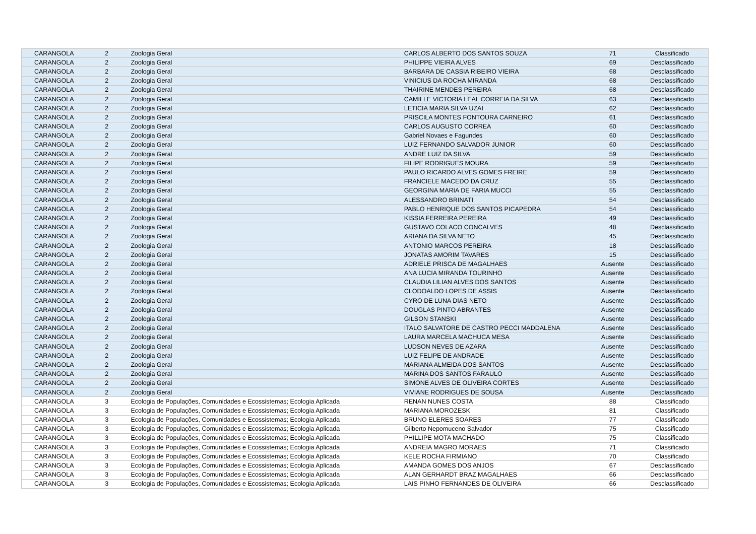| CARANGOLA | 2 | Zoologia Geral | CARLOS ALBERTO DOS SANTOS SOUZA | 71 | Classificado |
| CARANGOLA | 2 | Zoologia Geral | PHILIPPE VIEIRA ALVES | 69 | Desclassificado |
| CARANGOLA | 2 | Zoologia Geral | BARBARA DE CASSIA RIBEIRO VIEIRA | 68 | Desclassificado |
| CARANGOLA | 2 | Zoologia Geral | VINICIUS DA ROCHA MIRANDA | 68 | Desclassificado |
| CARANGOLA | 2 | Zoologia Geral | THAIRINE MENDES PEREIRA | 68 | Desclassificado |
| CARANGOLA | 2 | Zoologia Geral | CAMILLE VICTORIA LEAL CORREIA DA SILVA | 63 | Desclassificado |
| CARANGOLA | 2 | Zoologia Geral | LETICIA MARIA SILVA UZAI | 62 | Desclassificado |
| CARANGOLA | 2 | Zoologia Geral | PRISCILA MONTES FONTOURA CARNEIRO | 61 | Desclassificado |
| CARANGOLA | 2 | Zoologia Geral | CARLOS AUGUSTO CORREA | 60 | Desclassificado |
| CARANGOLA | 2 | Zoologia Geral | Gabriel Novaes e Fagundes | 60 | Desclassificado |
| CARANGOLA | 2 | Zoologia Geral | LUIZ FERNANDO SALVADOR JUNIOR | 60 | Desclassificado |
| CARANGOLA | 2 | Zoologia Geral | ANDRE LUIZ DA SILVA | 59 | Desclassificado |
| CARANGOLA | 2 | Zoologia Geral | FILIPE RODRIGUES MOURA | 59 | Desclassificado |
| CARANGOLA | 2 | Zoologia Geral | PAULO RICARDO ALVES GOMES FREIRE | 59 | Desclassificado |
| CARANGOLA | 2 | Zoologia Geral | FRANCIELE MACEDO DA CRUZ | 55 | Desclassificado |
| CARANGOLA | 2 | Zoologia Geral | GEORGINA MARIA DE FARIA MUCCI | 55 | Desclassificado |
| CARANGOLA | 2 | Zoologia Geral | ALESSANDRO BRINATI | 54 | Desclassificado |
| CARANGOLA | 2 | Zoologia Geral | PABLO HENRIQUE DOS SANTOS PICAPEDRA | 54 | Desclassificado |
| CARANGOLA | 2 | Zoologia Geral | KISSIA FERREIRA PEREIRA | 49 | Desclassificado |
| CARANGOLA | 2 | Zoologia Geral | GUSTAVO COLACO CONCALVES | 48 | Desclassificado |
| CARANGOLA | 2 | Zoologia Geral | ARIANA DA SILVA NETO | 45 | Desclassificado |
| CARANGOLA | 2 | Zoologia Geral | ANTONIO MARCOS PEREIRA | 18 | Desclassificado |
| CARANGOLA | 2 | Zoologia Geral | JONATAS AMORIM TAVARES | 15 | Desclassificado |
| CARANGOLA | 2 | Zoologia Geral | ADRIELE PRISCA DE MAGALHAES | Ausente | Desclassificado |
| CARANGOLA | 2 | Zoologia Geral | ANA LUCIA MIRANDA TOURINHO | Ausente | Desclassificado |
| CARANGOLA | 2 | Zoologia Geral | CLAUDIA LILIAN ALVES DOS SANTOS | Ausente | Desclassificado |
| CARANGOLA | 2 | Zoologia Geral | CLODOALDO LOPES DE ASSIS | Ausente | Desclassificado |
| CARANGOLA | 2 | Zoologia Geral | CYRO DE LUNA DIAS NETO | Ausente | Desclassificado |
| CARANGOLA | 2 | Zoologia Geral | DOUGLAS PINTO ABRANTES | Ausente | Desclassificado |
| CARANGOLA | 2 | Zoologia Geral | GILSON STANSKI | Ausente | Desclassificado |
| CARANGOLA | 2 | Zoologia Geral | ITALO SALVATORE DE CASTRO PECCI MADDALENA | Ausente | Desclassificado |
| CARANGOLA | 2 | Zoologia Geral | LAURA MARCELA MACHUCA MESA | Ausente | Desclassificado |
| CARANGOLA | 2 | Zoologia Geral | LUDSON NEVES DE AZARA | Ausente | Desclassificado |
| CARANGOLA | 2 | Zoologia Geral | LUIZ FELIPE DE ANDRADE | Ausente | Desclassificado |
| CARANGOLA | 2 | Zoologia Geral | MARIANA ALMEIDA DOS SANTOS | Ausente | Desclassificado |
| CARANGOLA | 2 | Zoologia Geral | MARINA DOS SANTOS FARAULO | Ausente | Desclassificado |
| CARANGOLA | 2 | Zoologia Geral | SIMONE ALVES DE OLIVEIRA CORTES | Ausente | Desclassificado |
| CARANGOLA | 2 | Zoologia Geral | VIVIANE RODRIGUES DE SOUSA | Ausente | Desclassificado |
| CARANGOLA | 3 | Ecologia de Populações, Comunidades e Ecossistemas; Ecologia Aplicada | RENAN NUNES COSTA | 88 | Classificado |
| CARANGOLA | 3 | Ecologia de Populações, Comunidades e Ecossistemas; Ecologia Aplicada | MARIANA MOROZESK | 81 | Classificado |
| CARANGOLA | 3 | Ecologia de Populações, Comunidades e Ecossistemas; Ecologia Aplicada | BRUNO ELERES SOARES | 77 | Classificado |
| CARANGOLA | 3 | Ecologia de Populações, Comunidades e Ecossistemas; Ecologia Aplicada | Gilberto Nepomuceno Salvador | 75 | Classificado |
| CARANGOLA | 3 | Ecologia de Populações, Comunidades e Ecossistemas; Ecologia Aplicada | PHILLIPE MOTA MACHADO | 75 | Classificado |
| CARANGOLA | 3 | Ecologia de Populações, Comunidades e Ecossistemas; Ecologia Aplicada | ANDREIA MAGRO MORAES | 71 | Classificado |
| CARANGOLA | 3 | Ecologia de Populações, Comunidades e Ecossistemas; Ecologia Aplicada | KELE ROCHA FIRMIANO | 70 | Classificado |
| CARANGOLA | 3 | Ecologia de Populações, Comunidades e Ecossistemas; Ecologia Aplicada | AMANDA GOMES DOS ANJOS | 67 | Desclassificado |
| CARANGOLA | 3 | Ecologia de Populações, Comunidades e Ecossistemas; Ecologia Aplicada | ALAN GERHARDT BRAZ MAGALHAES | 66 | Desclassificado |
| CARANGOLA | 3 | Ecologia de Populações, Comunidades e Ecossistemas; Ecologia Aplicada | LAIS PINHO FERNANDES DE OLIVEIRA | 66 | Desclassificado |